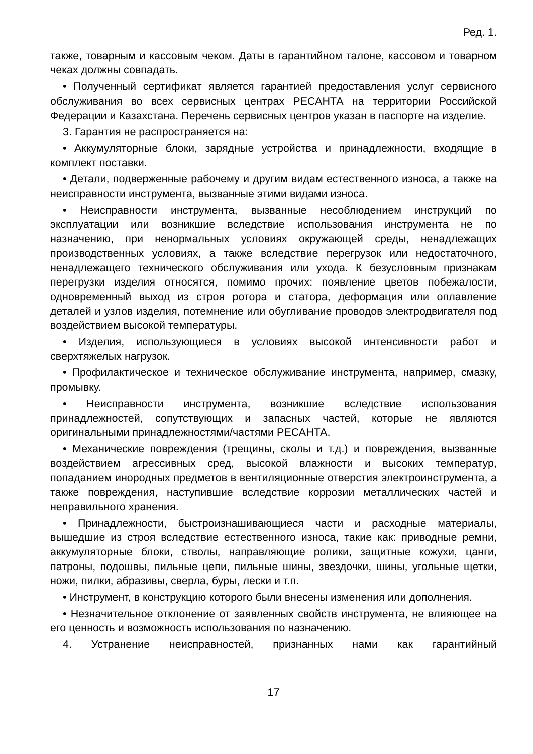Ред. 1.
также, товарным и кассовым чеком. Даты в гарантийном талоне, кассовом и товарном чеках должны совпадать.
• Полученный сертификат является гарантией предоставления услуг сервисного обслуживания во всех сервисных центрах РЕСАНТА на территории Российской Федерации и Казахстана. Перечень сервисных центров указан в паспорте на изделие.
3. Гарантия не распространяется на:
• Аккумуляторные блоки, зарядные устройства и принадлежности, входящие в комплект поставки.
• Детали, подверженные рабочему и другим видам естественного износа, а также на неисправности инструмента, вызванные этими видами износа.
• Неисправности инструмента, вызванные несоблюдением инструкций по эксплуатации или возникшие вследствие использования инструмента не по назначению, при ненормальных условиях окружающей среды, ненадлежащих производственных условиях, а также вследствие перегрузок или недостаточного, ненадлежащего технического обслуживания или ухода. К безусловным признакам перегрузки изделия относятся, помимо прочих: появление цветов побежалости, одновременный выход из строя ротора и статора, деформация или оплавление деталей и узлов изделия, потемнение или обугливание проводов электродвигателя под воздействием высокой температуры.
• Изделия, использующиеся в условиях высокой интенсивности работ и сверхтяжелых нагрузок.
• Профилактическое и техническое обслуживание инструмента, например, смазку, промывку.
• Неисправности инструмента, возникшие вследствие использования принадлежностей, сопутствующих и запасных частей, которые не являются оригинальными принадлежностями/частями РЕСАНТА.
• Механические повреждения (трещины, сколы и т.д.) и повреждения, вызванные воздействием агрессивных сред, высокой влажности и высоких температур, попаданием инородных предметов в вентиляционные отверстия электроинструмента, а также повреждения, наступившие вследствие коррозии металлических частей и неправильного хранения.
• Принадлежности, быстроизнашивающиеся части и расходные материалы, вышедшие из строя вследствие естественного износа, такие как: приводные ремни, аккумуляторные блоки, стволы, направляющие ролики, защитные кожухи, цанги, патроны, подошвы, пильные цепи, пильные шины, звездочки, шины, угольные щетки, ножи, пилки, абразивы, сверла, буры, лески и т.п.
• Инструмент, в конструкцию которого были внесены изменения или дополнения.
• Незначительное отклонение от заявленных свойств инструмента, не влияющее на его ценность и возможность использования по назначению.
4. Устранение неисправностей, признанных нами как гарантийный
17